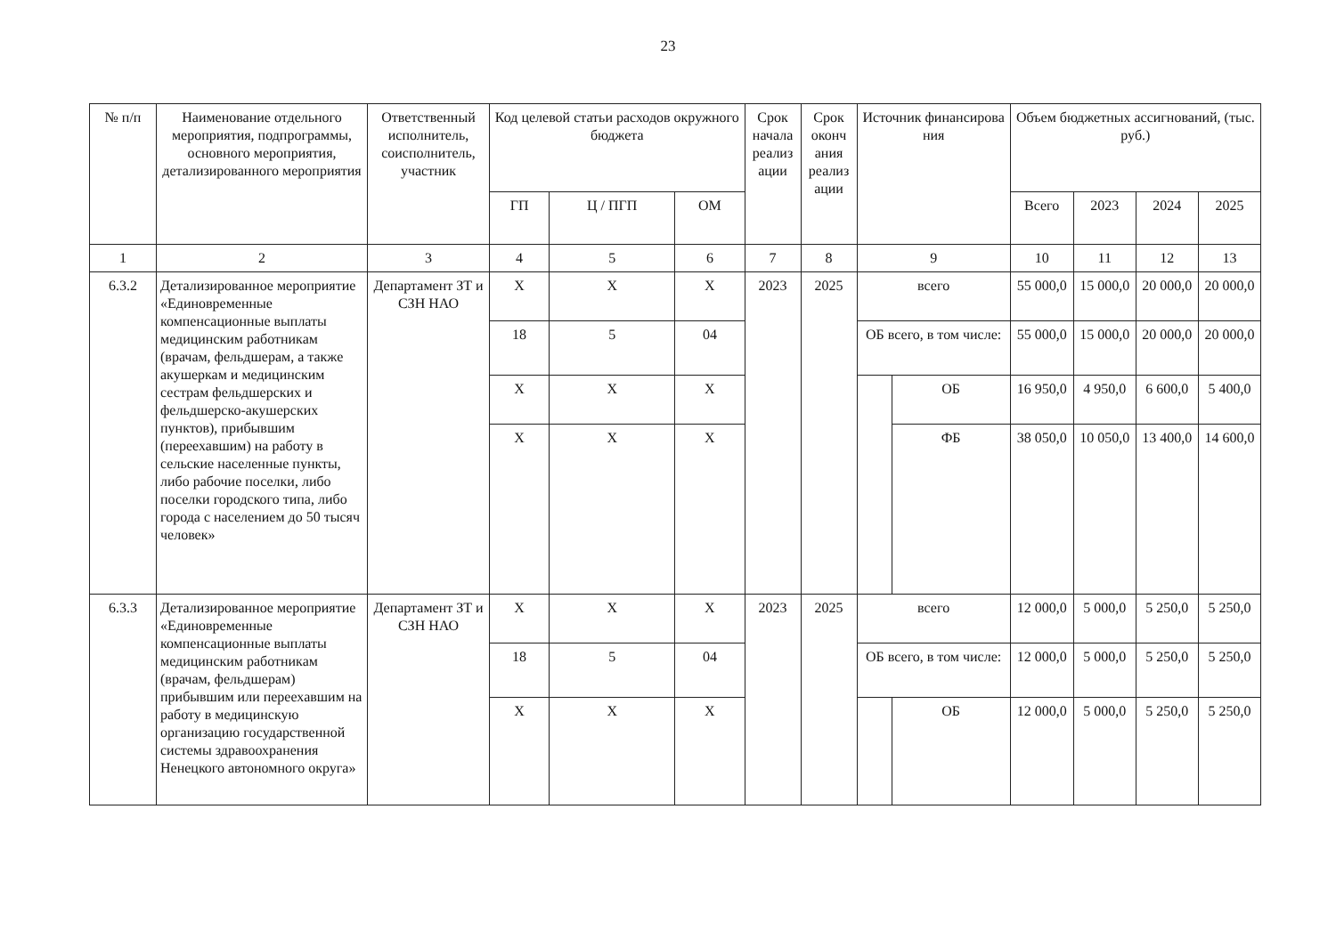23
| № п/п | Наименование отдельного мероприятия, подпрограммы, основного мероприятия, детализированного мероприятия | Ответственный исполнитель, соисполнитель, участник | Код целевой статьи расходов окружного бюджета | | | Срок начала реализ ации | Срок оконч ания реализ ации | Источник финансирова ния | | Объем бюджетных ассигнований, (тыс. руб.) | | | |
| --- | --- | --- | --- | --- | --- | --- | --- | --- | --- | --- | --- | --- | --- |
| | | | ГП | Ц / ПГП | ОМ | | | | | Всего | 2023 | 2024 | 2025 |
| 1 | 2 | 3 | 4 | 5 | 6 | 7 | 8 | 9 | | 10 | 11 | 12 | 13 |
| 6.3.2 | Детализированное мероприятие «Единовременные компенсационные выплаты медицинским работникам (врачам, фельдшерам, а также акушеркам и медицинским сестрам фельдшерских и фельдшерско-акушерских пунктов), прибывшим (переехавшим) на работу в сельские населенные пункты, либо рабочие поселки, либо поселки городского типа, либо города с населением до 50 тысяч человек» | Департамент ЗТ и СЗН НАО | Х | Х | Х | 2023 | 2025 | всего | | 55 000,0 | 15 000,0 | 20 000,0 | 20 000,0 |
| | | | 18 | 5 | 04 | | | ОБ всего, в том числе: | | 55 000,0 | 15 000,0 | 20 000,0 | 20 000,0 |
| | | | Х | Х | Х | | | | ОБ | 16 950,0 | 4 950,0 | 6 600,0 | 5 400,0 |
| | | | Х | Х | Х | | | | ФБ | 38 050,0 | 10 050,0 | 13 400,0 | 14 600,0 |
| 6.3.3 | Детализированное мероприятие «Единовременные компенсационные выплаты медицинским работникам (врачам, фельдшерам) прибывшим или переехавшим на работу в медицинскую организацию государственной системы здравоохранения Ненецкого автономного округа» | Департамент ЗТ и СЗН НАО | Х | Х | Х | 2023 | 2025 | всего | | 12 000,0 | 5 000,0 | 5 250,0 | 5 250,0 |
| | | | 18 | 5 | 04 | | | ОБ всего, в том числе: | | 12 000,0 | 5 000,0 | 5 250,0 | 5 250,0 |
| | | | Х | Х | Х | | | | ОБ | 12 000,0 | 5 000,0 | 5 250,0 | 5 250,0 |